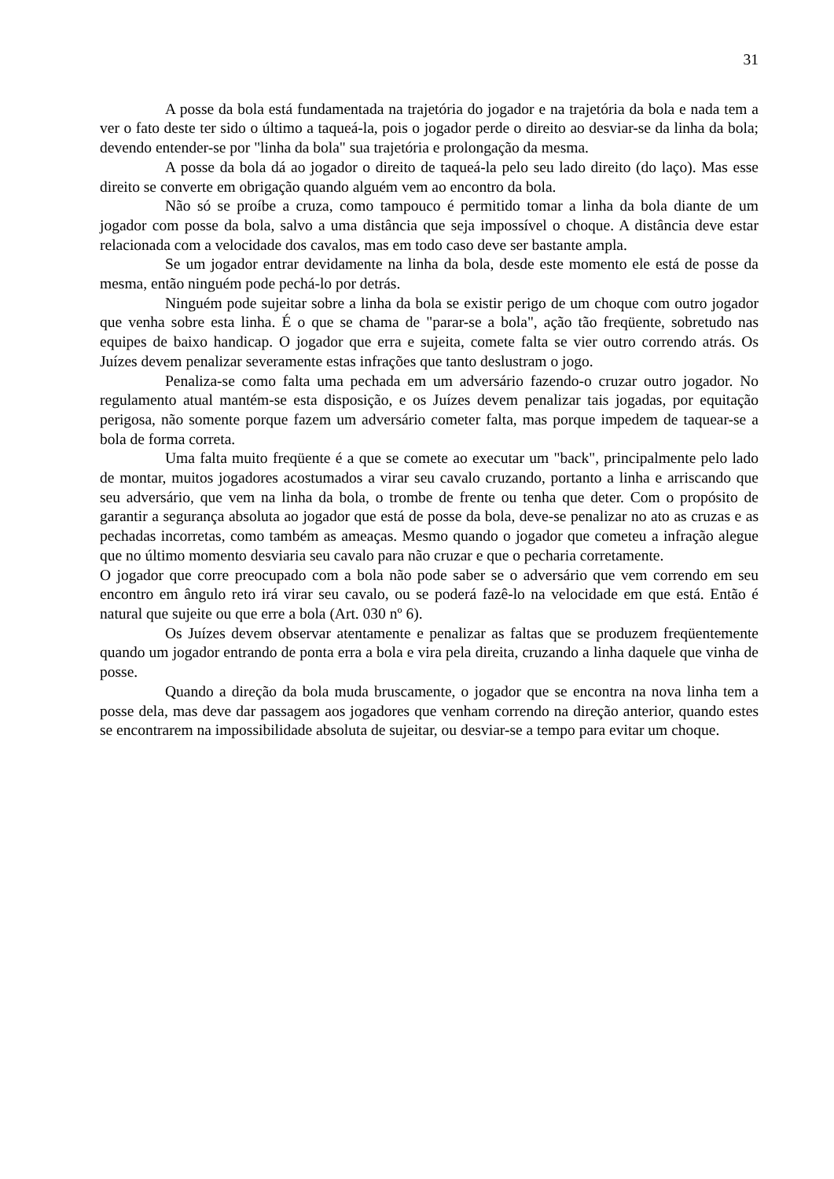31
A posse da bola está fundamentada na trajetória do jogador e na trajetória da bola e nada tem a ver o fato deste ter sido o último a taqueá-la, pois o jogador perde o direito ao desviar-se da linha da bola; devendo entender-se por "linha da bola" sua trajetória e prolongação da mesma.
A posse da bola dá ao jogador o direito de taqueá-la pelo seu lado direito (do laço). Mas esse direito se converte em obrigação quando alguém vem ao encontro da bola.
Não só se proíbe a cruza, como tampouco é permitido tomar a linha da bola diante de um jogador com posse da bola, salvo a uma distância que seja impossível o choque. A distância deve estar relacionada com a velocidade dos cavalos, mas em todo caso deve ser bastante ampla.
Se um jogador entrar devidamente na linha da bola, desde este momento ele está de posse da mesma, então ninguém pode pechá-lo por detrás.
Ninguém pode sujeitar sobre a linha da bola se existir perigo de um choque com outro jogador que venha sobre esta linha. É o que se chama de "parar-se a bola", ação tão freqüente, sobretudo nas equipes de baixo handicap. O jogador que erra e sujeita, comete falta se vier outro correndo atrás. Os Juízes devem penalizar severamente estas infrações que tanto deslustram o jogo.
Penaliza-se como falta uma pechada em um adversário fazendo-o cruzar outro jogador. No regulamento atual mantém-se esta disposição, e os Juízes devem penalizar tais jogadas, por equitação perigosa, não somente porque fazem um adversário cometer falta, mas porque impedem de taquear-se a bola de forma correta.
Uma falta muito freqüente é a que se comete ao executar um "back", principalmente pelo lado de montar, muitos jogadores acostumados a virar seu cavalo cruzando, portanto a linha e arriscando que seu adversário, que vem na linha da bola, o trombe de frente ou tenha que deter. Com o propósito de garantir a segurança absoluta ao jogador que está de posse da bola, deve-se penalizar no ato as cruzas e as pechadas incorretas, como também as ameaças. Mesmo quando o jogador que cometeu a infração alegue que no último momento desviaria seu cavalo para não cruzar e que o pecharia corretamente.
O jogador que corre preocupado com a bola não pode saber se o adversário que vem correndo em seu encontro em ângulo reto irá virar seu cavalo, ou se poderá fazê-lo na velocidade em que está. Então é natural que sujeite ou que erre a bola (Art. 030 nº 6).
Os Juízes devem observar atentamente e penalizar as faltas que se produzem freqüentemente quando um jogador entrando de ponta erra a bola e vira pela direita, cruzando a linha daquele que vinha de posse.
Quando a direção da bola muda bruscamente, o jogador que se encontra na nova linha tem a posse dela, mas deve dar passagem aos jogadores que venham correndo na direção anterior, quando estes se encontrarem na impossibilidade absoluta de sujeitar, ou desviar-se a tempo para evitar um choque.